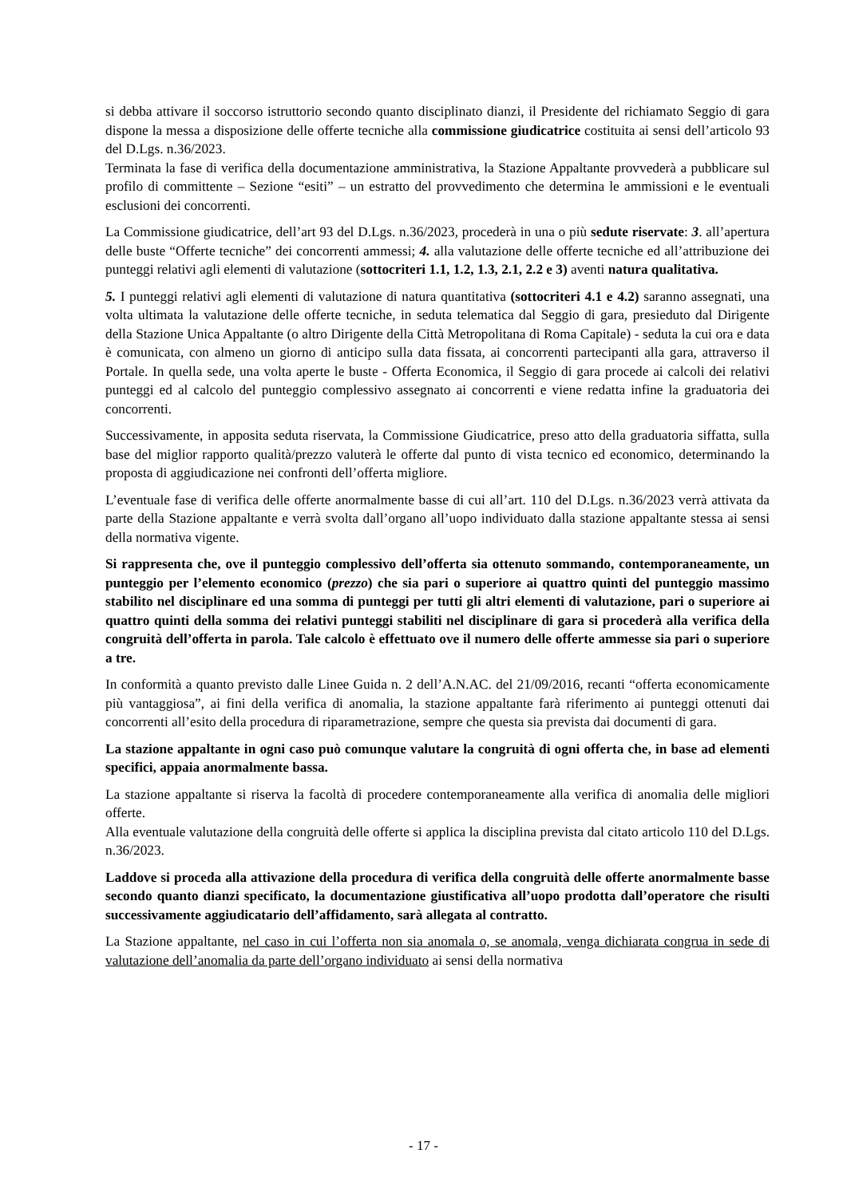si debba attivare il soccorso istruttorio secondo quanto disciplinato dianzi, il Presidente del richiamato Seggio di gara dispone la messa a disposizione delle offerte tecniche alla commissione giudicatrice costituita ai sensi dell’articolo 93 del D.Lgs. n.36/2023.
Terminata la fase di verifica della documentazione amministrativa, la Stazione Appaltante provvederà a pubblicare sul profilo di committente – Sezione “esiti” – un estratto del provvedimento che determina le ammissioni e le eventuali esclusioni dei concorrenti.
La Commissione giudicatrice, dell’art 93 del D.Lgs. n.36/2023, procederà in una o più sedute riservate: 3. all’apertura delle buste “Offerte tecniche” dei concorrenti ammessi; 4. alla valutazione delle offerte tecniche ed all’attribuzione dei punteggi relativi agli elementi di valutazione (sottocriteri 1.1, 1.2, 1.3, 2.1, 2.2 e 3) aventi natura qualitativa.
5. I punteggi relativi agli elementi di valutazione di natura quantitativa (sottocriteri 4.1 e 4.2) saranno assegnati, una volta ultimata la valutazione delle offerte tecniche, in seduta telematica dal Seggio di gara, presieduto dal Dirigente della Stazione Unica Appaltante (o altro Dirigente della Città Metropolitana di Roma Capitale) - seduta la cui ora e data è comunicata, con almeno un giorno di anticipo sulla data fissata, ai concorrenti partecipanti alla gara, attraverso il Portale. In quella sede, una volta aperte le buste - Offerta Economica, il Seggio di gara procede ai calcoli dei relativi punteggi ed al calcolo del punteggio complessivo assegnato ai concorrenti e viene redatta infine la graduatoria dei concorrenti.
Successivamente, in apposita seduta riservata, la Commissione Giudicatrice, preso atto della graduatoria siffatta, sulla base del miglior rapporto qualità/prezzo valuterà le offerte dal punto di vista tecnico ed economico, determinando la proposta di aggiudicazione nei confronti dell’offerta migliore.
L’eventuale fase di verifica delle offerte anormalmente basse di cui all’art. 110 del D.Lgs. n.36/2023 verrà attivata da parte della Stazione appaltante e verrà svolta dall’organo all’uopo individuato dalla stazione appaltante stessa ai sensi della normativa vigente.
Si rappresenta che, ove il punteggio complessivo dell’offerta sia ottenuto sommando, contemporaneamente, un punteggio per l’elemento economico (prezzo) che sia pari o superiore ai quattro quinti del punteggio massimo stabilito nel disciplinare ed una somma di punteggi per tutti gli altri elementi di valutazione, pari o superiore ai quattro quinti della somma dei relativi punteggi stabiliti nel disciplinare di gara si procederà alla verifica della congruità dell’offerta in parola. Tale calcolo è effettuato ove il numero delle offerte ammesse sia pari o superiore a tre.
In conformità a quanto previsto dalle Linee Guida n. 2 dell’A.N.AC. del 21/09/2016, recanti “offerta economicamente più vantaggiosa”, ai fini della verifica di anomalia, la stazione appaltante farà riferimento ai punteggi ottenuti dai concorrenti all’esito della procedura di riparametrazione, sempre che questa sia prevista dai documenti di gara.
La stazione appaltante in ogni caso può comunque valutare la congruità di ogni offerta che, in base ad elementi specifici, appaia anormalmente bassa.
La stazione appaltante si riserva la facoltà di procedere contemporaneamente alla verifica di anomalia delle migliori offerte.
Alla eventuale valutazione della congruità delle offerte si applica la disciplina prevista dal citato articolo 110 del D.Lgs. n.36/2023.
Laddove si proceda alla attivazione della procedura di verifica della congruità delle offerte anormalmente basse secondo quanto dianzi specificato, la documentazione giustificativa all’uopo prodotta dall’operatore che risulti successivamente aggiudicatario dell’affidamento, sarà allegata al contratto.
La Stazione appaltante, nel caso in cui l’offerta non sia anomala o, se anomala, venga dichiarata congrua in sede di valutazione dell’anomalia da parte dell’organo individuato ai sensi della normativa
- 17 -